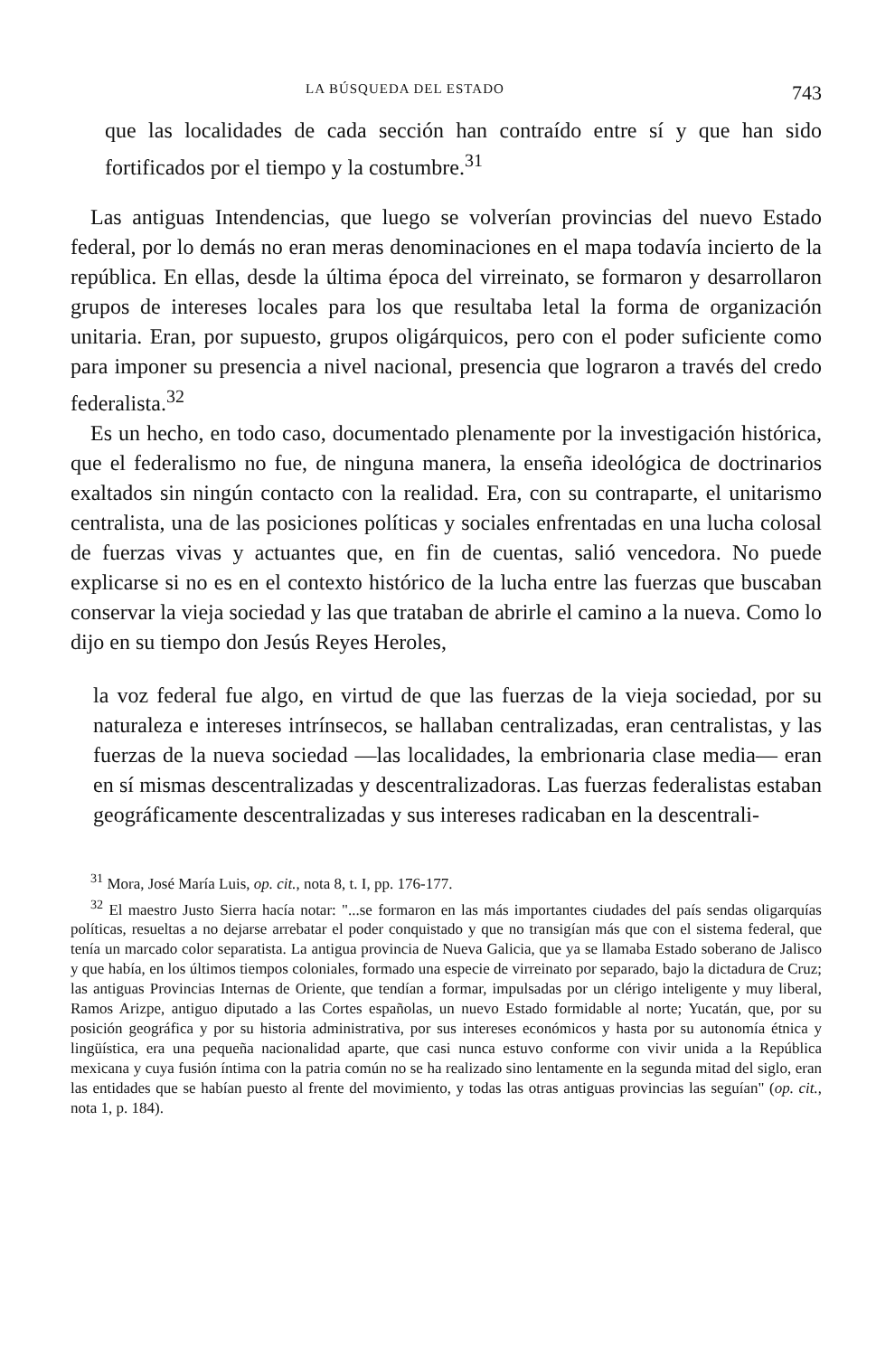LA BÚSQUEDA DEL ESTADO 743
que las localidades de cada sección han contraído entre sí y que han sido fortificados por el tiempo y la costumbre.<sup>31</sup>
Las antiguas Intendencias, que luego se volverían provincias del nuevo Estado federal, por lo demás no eran meras denominaciones en el mapa todavía incierto de la república. En ellas, desde la última época del virreinato, se formaron y desarrollaron grupos de intereses locales para los que resultaba letal la forma de organización unitaria. Eran, por supuesto, grupos oligárquicos, pero con el poder suficiente como para imponer su presencia a nivel nacional, presencia que lograron a través del credo federalista.<sup>32</sup>
Es un hecho, en todo caso, documentado plenamente por la investigación histórica, que el federalismo no fue, de ninguna manera, la enseña ideológica de doctrinarios exaltados sin ningún contacto con la realidad. Era, con su contraparte, el unitarismo centralista, una de las posiciones políticas y sociales enfrentadas en una lucha colosal de fuerzas vivas y actuantes que, en fin de cuentas, salió vencedora. No puede explicarse si no es en el contexto histórico de la lucha entre las fuerzas que buscaban conservar la vieja sociedad y las que trataban de abrirle el camino a la nueva. Como lo dijo en su tiempo don Jesús Reyes Heroles,
la voz federal fue algo, en virtud de que las fuerzas de la vieja sociedad, por su naturaleza e intereses intrínsecos, se hallaban centralizadas, eran centralistas, y las fuerzas de la nueva sociedad —las localidades, la embrionaria clase media— eran en sí mismas descentralizadas y descentralizadoras. Las fuerzas federalistas estaban geográficamente descentralizadas y sus intereses radicaban en la descentrali-
<sup>31</sup> Mora, José María Luis, op. cit., nota 8, t. I, pp. 176-177.
<sup>32</sup> El maestro Justo Sierra hacía notar: "...se formaron en las más importantes ciudades del país sendas oligarquías políticas, resueltas a no dejarse arrebatar el poder conquistado y que no transigían más que con el sistema federal, que tenía un marcado color separatista. La antigua provincia de Nueva Galicia, que ya se llamaba Estado soberano de Jalisco y que había, en los últimos tiempos coloniales, formado una especie de virreinato por separado, bajo la dictadura de Cruz; las antiguas Provincias Internas de Oriente, que tendían a formar, impulsadas por un clérigo inteligente y muy liberal, Ramos Arizpe, antiguo diputado a las Cortes españolas, un nuevo Estado formidable al norte; Yucatán, que, por su posición geográfica y por su historia administrativa, por sus intereses económicos y hasta por su autonomía étnica y lingüística, era una pequeña nacionalidad aparte, que casi nunca estuvo conforme con vivir unida a la República mexicana y cuya fusión íntima con la patria común no se ha realizado sino lentamente en la segunda mitad del siglo, eran las entidades que se habían puesto al frente del movimiento, y todas las otras antiguas provincias las seguían" (op. cit., nota 1, p. 184).